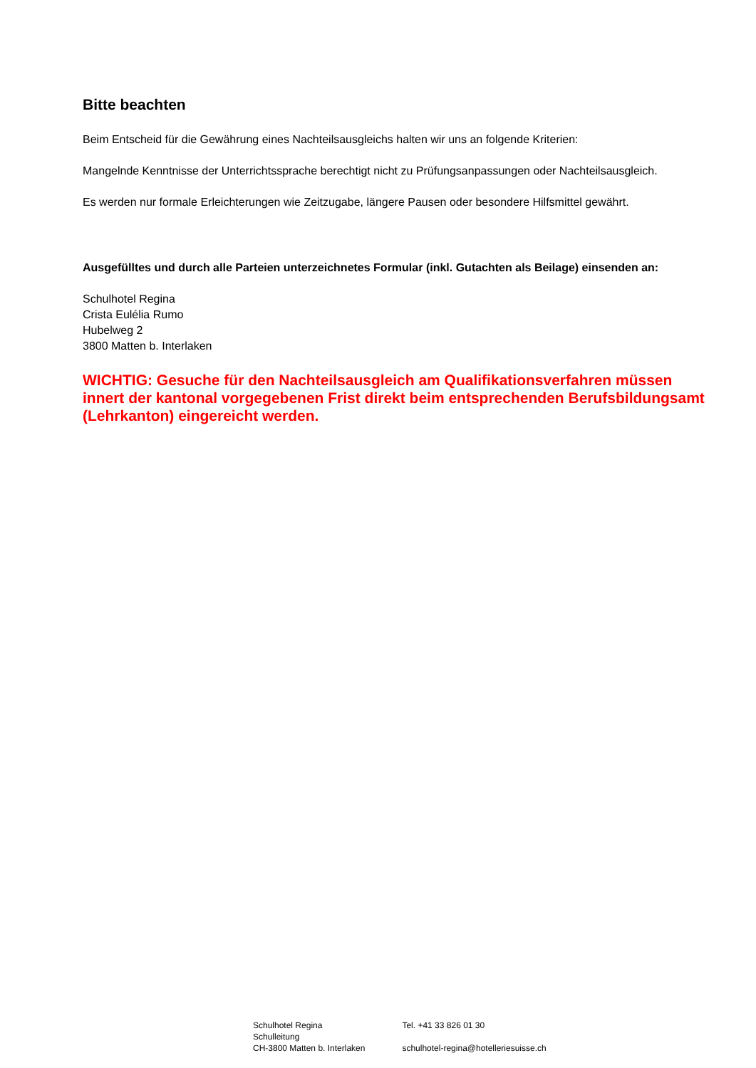Bitte beachten
Beim Entscheid für die Gewährung eines Nachteilsausgleichs halten wir uns an folgende Kriterien:
Mangelnde Kenntnisse der Unterrichtssprache berechtigt nicht zu Prüfungsanpassungen oder Nachteilsausgleich.
Es werden nur formale Erleichterungen wie Zeitzugabe, längere Pausen oder besondere Hilfsmittel gewährt.
Ausgefülltes und durch alle Parteien unterzeichnetes Formular (inkl. Gutachten als Beilage) einsenden an:
Schulhotel Regina
Crista Eulélia Rumo
Hubelweg 2
3800 Matten b. Interlaken
WICHTIG: Gesuche für den Nachteilsausgleich am Qualifikationsverfahren müssen innert der kantonal vorgegebenen Frist direkt beim entsprechenden Berufsbildungsamt (Lehrkanton) eingereicht werden.
Schulhotel Regina
Schulleitung
CH-3800 Matten b. Interlaken
Tel. +41 33 826 01 30
schulhotel-regina@hotelleriesuisse.ch